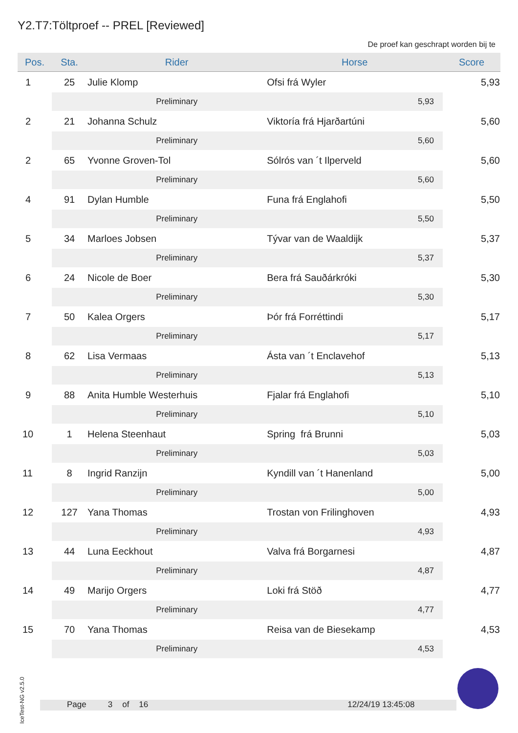Y2.T7:Töltproef -- PREL [Reviewed]
De proef kan geschrapt worden bij te
| Pos. | Sta. | Rider | Horse | Score |
| --- | --- | --- | --- | --- |
| 1 | 25 | Julie Klomp | Ofsi frá Wyler | 5,93 |
| | | Preliminary | 5,93 | |
| 2 | 21 | Johanna Schulz | Viktoría frá Hjarðartúni | 5,60 |
| | | Preliminary | 5,60 | |
| 2 | 65 | Yvonne Groven-Tol | Sólrós van ´t Ilperveld | 5,60 |
| | | Preliminary | 5,60 | |
| 4 | 91 | Dylan Humble | Funa frá Englahofi | 5,50 |
| | | Preliminary | 5,50 | |
| 5 | 34 | Marloes Jobsen | Tývar van de Waaldijk | 5,37 |
| | | Preliminary | 5,37 | |
| 6 | 24 | Nicole de Boer | Bera frá Sauðárkróki | 5,30 |
| | | Preliminary | 5,30 | |
| 7 | 50 | Kalea Orgers | Þór frá Forréttindi | 5,17 |
| | | Preliminary | 5,17 | |
| 8 | 62 | Lisa Vermaas | Ásta van ´t Enclavehof | 5,13 |
| | | Preliminary | 5,13 | |
| 9 | 88 | Anita Humble Westerhuis | Fjalar frá Englahofi | 5,10 |
| | | Preliminary | 5,10 | |
| 10 | 1 | Helena Steenhaut | Spring frá Brunni | 5,03 |
| | | Preliminary | 5,03 | |
| 11 | 8 | Ingrid Ranzijn | Kyndill van ´t Hanenland | 5,00 |
| | | Preliminary | 5,00 | |
| 12 | 127 | Yana Thomas | Trostan von Frilinghoven | 4,93 |
| | | Preliminary | 4,93 | |
| 13 | 44 | Luna Eeckhout | Valva frá Borgarnesi | 4,87 |
| | | Preliminary | 4,87 | |
| 14 | 49 | Marijo Orgers | Loki frá Stöð | 4,77 |
| | | Preliminary | 4,77 | |
| 15 | 70 | Yana Thomas | Reisa van de Biesekamp | 4,53 |
| | | Preliminary | 4,53 | |
IceTest-NG v2.5.0
Page 3 of 16 12/24/19 13:45:08